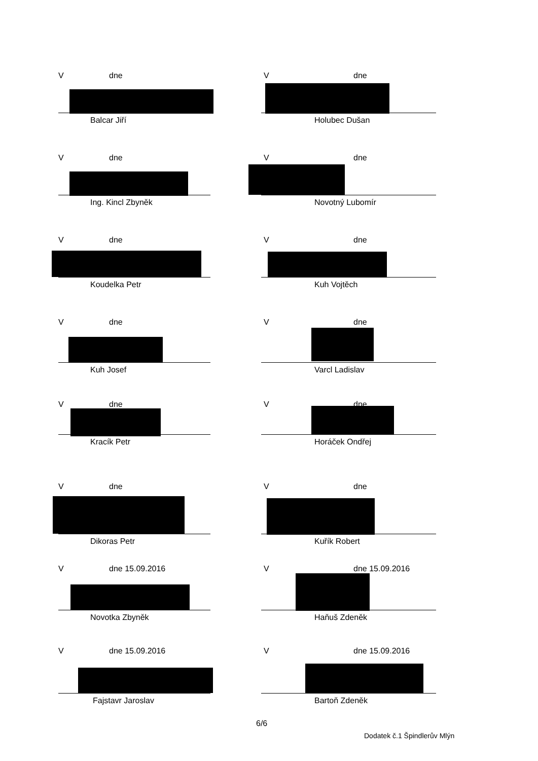Vdne
Balcar Jiří
Vdne
Holubec Dušan
Vdne
Ing. Kincl Zbyněk
Vdne
Novotný Lubomír
Vdne
Koudelka Petr
Vdne
Kuh Vojtěch
Vdne
Kuh Josef
Vdne
Varcl Ladislav
Vdne
Kracík Petr
Vdne
Horáček Ondřej
Vdne
Dikoras Petr
Vdne
Kuřík Robert
Vdne 15.09.2016
Novotka Zbyněk
Vdne 15.09.2016
Haňuš Zdeněk
Vdne 15.09.2016
Fajstavr Jaroslav
Vdne 15.09.2016
Bartoň Zdeněk
6/6
Dodatek č.1 Špindlerův Mlýn